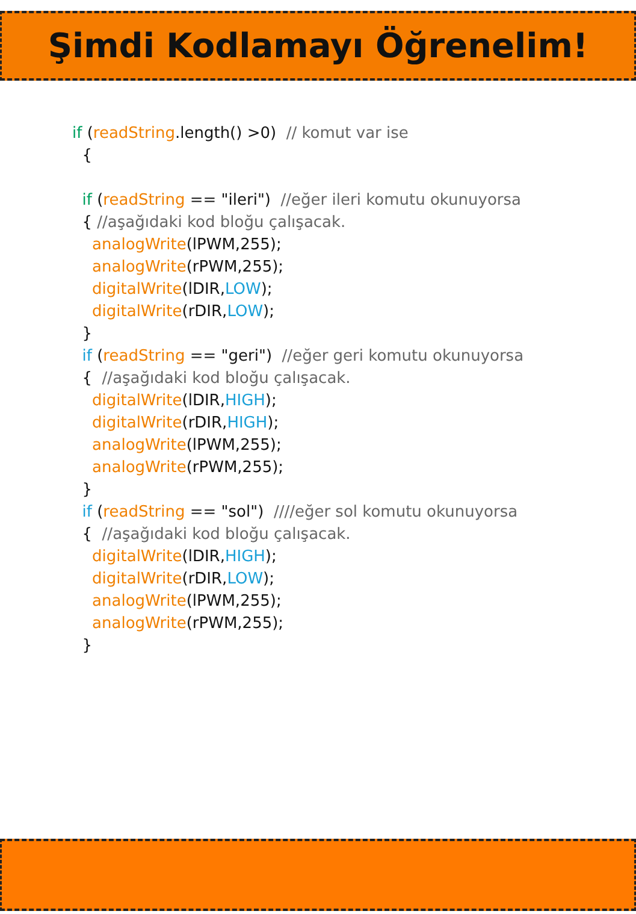Şimdi Kodlamayı Öğrenelim!
if (readString.length() >0) // komut var ise { if (readString == "ileri") //eğer ileri komutu okunuyorsa { //aşağıdaki kod bloğu çalışacak. analogWrite(lPWM,255); analogWrite(rPWM,255); digitalWrite(lDIR,LOW); digitalWrite(rDIR,LOW); } if (readString == "geri") //eğer geri komutu okunuyorsa { //aşağıdaki kod bloğu çalışacak. digitalWrite(lDIR,HIGH); digitalWrite(rDIR,HIGH); analogWrite(lPWM,255); analogWrite(rPWM,255); } if (readString == "sol") ////eğer sol komutu okunuyorsa { //aşağıdaki kod bloğu çalışacak. digitalWrite(lDIR,HIGH); digitalWrite(rDIR,LOW); analogWrite(lPWM,255); analogWrite(rPWM,255); }